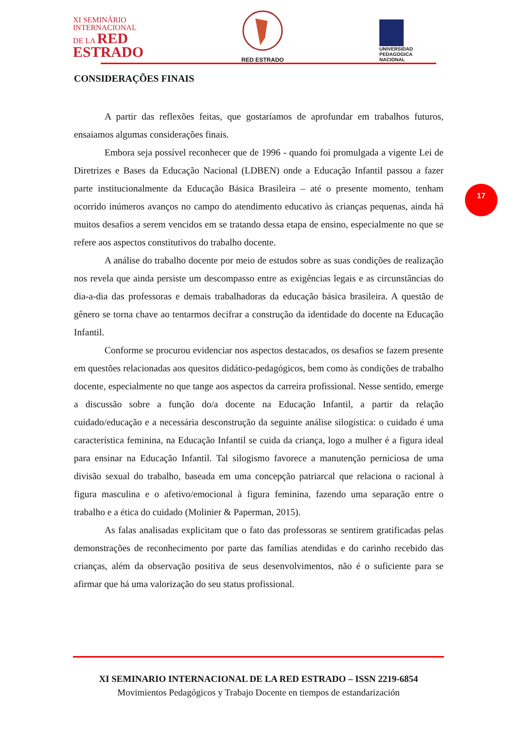XI SEMINÁRIO
INTERNACIONAL
DE LA RED
ESTRADO
RED ESTRADO
UNIVERSIDAD
PEDAGOGICA
NACIONAL
CONSIDERAÇÕES FINAIS
A partir das reflexões feitas, que gostaríamos de aprofundar em trabalhos futuros, ensaiamos algumas considerações finais.
Embora seja possível reconhecer que de 1996 - quando foi promulgada a vigente Lei de Diretrizes e Bases da Educação Nacional (LDBEN) onde a Educação Infantil passou a fazer parte institucionalmente da Educação Básica Brasileira – até o presente momento, tenham ocorrido inúmeros avanços no campo do atendimento educativo às crianças pequenas, ainda há muitos desafios a serem vencidos em se tratando dessa etapa de ensino, especialmente no que se refere aos aspectos constitutivos do trabalho docente.
A análise do trabalho docente por meio de estudos sobre as suas condições de realização nos revela que ainda persiste um descompasso entre as exigências legais e as circunstâncias do dia-a-dia das professoras e demais trabalhadoras da educação básica brasileira. A questão de gênero se torna chave ao tentarmos decifrar a construção da identidade do docente na Educação Infantil.
Conforme se procurou evidenciar nos aspectos destacados, os desafios se fazem presente em questões relacionadas aos quesitos didático-pedagógicos, bem como às condições de trabalho docente, especialmente no que tange aos aspectos da carreira profissional. Nesse sentido, emerge a discussão sobre a função do/a docente na Educação Infantil, a partir da relação cuidado/educação e a necessária desconstrução da seguinte análise silogística: o cuidado é uma característica feminina, na Educação Infantil se cuida da criança, logo a mulher é a figura ideal para ensinar na Educação Infantil. Tal silogismo favorece a manutenção perniciosa de uma divisão sexual do trabalho, baseada em uma concepção patriarcal que relaciona o racional à figura masculina e o afetivo/emocional à figura feminina, fazendo uma separação entre o trabalho e a ética do cuidado (Molinier & Paperman, 2015).
As falas analisadas explicitam que o fato das professoras se sentirem gratificadas pelas demonstrações de reconhecimento por parte das famílias atendidas e do carinho recebido das crianças, além da observação positiva de seus desenvolvimentos, não é o suficiente para se afirmar que há uma valorização do seu status profissional.
17
XI SEMINARIO INTERNACIONAL DE LA RED ESTRADO – ISSN 2219-6854
Movimientos Pedagógicos y Trabajo Docente en tiempos de estandarización